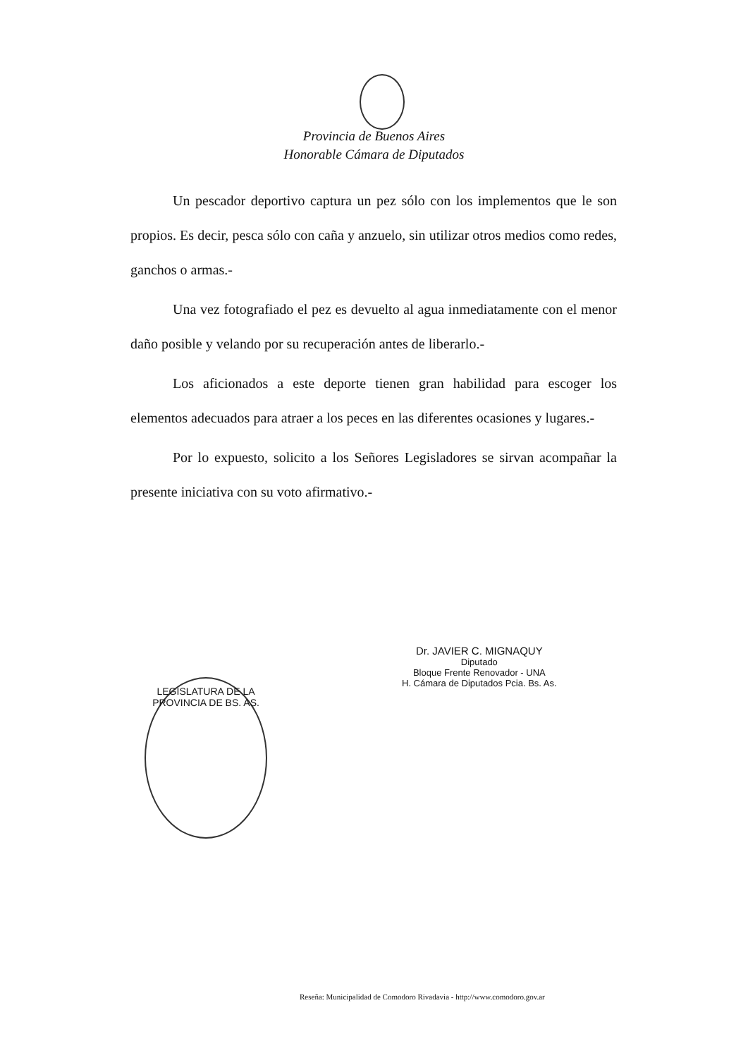Provincia de Buenos Aires
Honorable Cámara de Diputados
Un pescador deportivo captura un pez sólo con los implementos que le son propios. Es decir, pesca sólo con caña y anzuelo, sin utilizar otros medios como redes, ganchos o armas.-
Una vez fotografiado el pez es devuelto al agua inmediatamente con el menor daño posible y velando por su recuperación antes de liberarlo.-
Los aficionados a este deporte tienen gran habilidad para escoger los elementos adecuados para atraer a los peces en las diferentes ocasiones y lugares.-
Por lo expuesto, solicito a los Señores Legisladores se sirvan acompañar la presente iniciativa con su voto afirmativo.-
Dr. JAVIER C. MIGNAQUY
Diputado
Bloque Frente Renovador - UNA
H. Cámara de Diputados Pcia. Bs. As.
LEGISLATURA DE LA PROVINCIA DE BS. AS.
Reseña: Municipalidad de Comodoro Rivadavia - http://www.comodoro.gov.ar